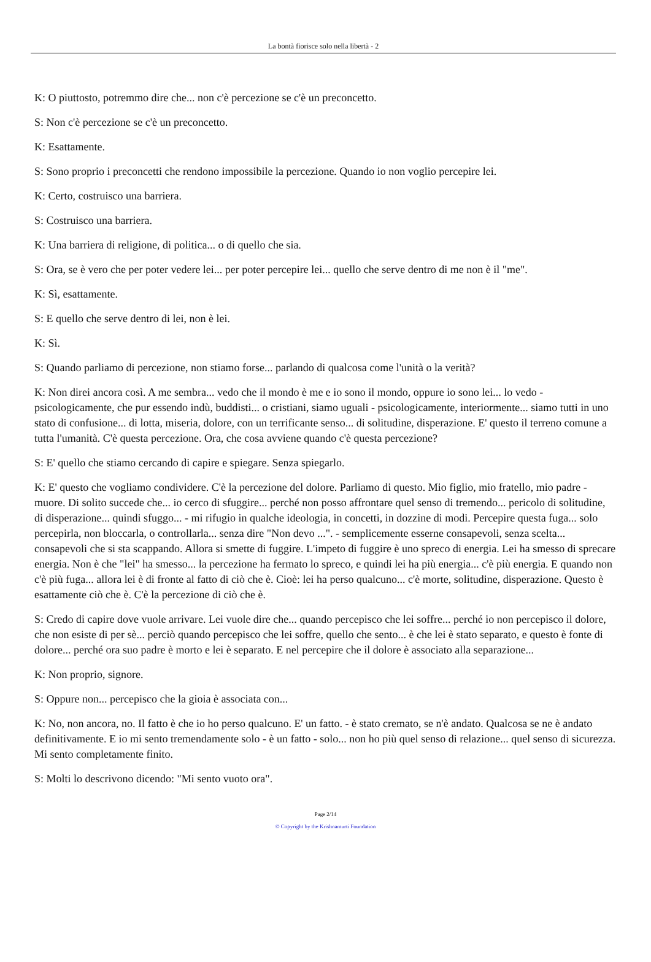La bontà fiorisce solo nella libertà - 2
K: O piuttosto, potremmo dire che... non c'è percezione se c'è un preconcetto.
S: Non c'è percezione se c'è un preconcetto.
K: Esattamente.
S: Sono proprio i preconcetti che rendono impossibile la percezione. Quando io non voglio percepire lei.
K: Certo, costruisco una barriera.
S: Costruisco una barriera.
K: Una barriera di religione, di politica... o di quello che sia.
S: Ora, se è vero che per poter vedere lei... per poter percepire lei... quello che serve dentro di me non è il "me".
K: Sì, esattamente.
S: E quello che serve dentro di lei, non è lei.
K: Sì.
S: Quando parliamo di percezione, non stiamo forse... parlando di qualcosa come l'unità o la verità?
K: Non direi ancora così. A me sembra... vedo che il mondo è me e io sono il mondo, oppure io sono lei... lo vedo - psicologicamente, che pur essendo indù, buddisti... o cristiani, siamo uguali - psicologicamente, interiormente... siamo tutti in uno stato di confusione... di lotta, miseria, dolore, con un terrificante senso... di solitudine, disperazione. E' questo il terreno comune a tutta l'umanità. C'è questa percezione. Ora, che cosa avviene quando c'è questa percezione?
S: E' quello che stiamo cercando di capire e spiegare. Senza spiegarlo.
K: E' questo che vogliamo condividere. C'è la percezione del dolore. Parliamo di questo. Mio figlio, mio fratello, mio padre - muore. Di solito succede che... io cerco di sfuggire... perché non posso affrontare quel senso di tremendo... pericolo di solitudine, di disperazione... quindi sfuggo... - mi rifugio in qualche ideologia, in concetti, in dozzine di modi. Percepire questa fuga... solo percepirla, non bloccarla, o controllarla... senza dire "Non devo ...". - semplicemente esserne consapevoli, senza scelta... consapevoli che si sta scappando. Allora si smette di fuggire. L'impeto di fuggire è uno spreco di energia. Lei ha smesso di sprecare energia. Non è che "lei" ha smesso... la percezione ha fermato lo spreco, e quindi lei ha più energia... c'è più energia. E quando non c'è più fuga... allora lei è di fronte al fatto di ciò che è. Cioè: lei ha perso qualcuno... c'è morte, solitudine, disperazione. Questo è esattamente ciò che è. C'è la percezione di ciò che è.
S: Credo di capire dove vuole arrivare. Lei vuole dire che... quando percepisco che lei soffre... perché io non percepisco il dolore, che non esiste di per sè... perciò quando percepisco che lei soffre, quello che sento... è che lei è stato separato, e questo è fonte di dolore... perché ora suo padre è morto e lei è separato. E nel percepire che il dolore è associato alla separazione...
K: Non proprio, signore.
S: Oppure non... percepisco che la gioia è associata con...
K: No, non ancora, no. Il fatto è che io ho perso qualcuno. E' un fatto. - è stato cremato, se n'è andato. Qualcosa se ne è andato definitivamente. E io mi sento tremendamente solo - è un fatto - solo... non ho più quel senso di relazione... quel senso di sicurezza. Mi sento completamente finito.
S: Molti lo descrivono dicendo: "Mi sento vuoto ora".
Page 2/14
© Copyright by the Krishnamurti Foundation